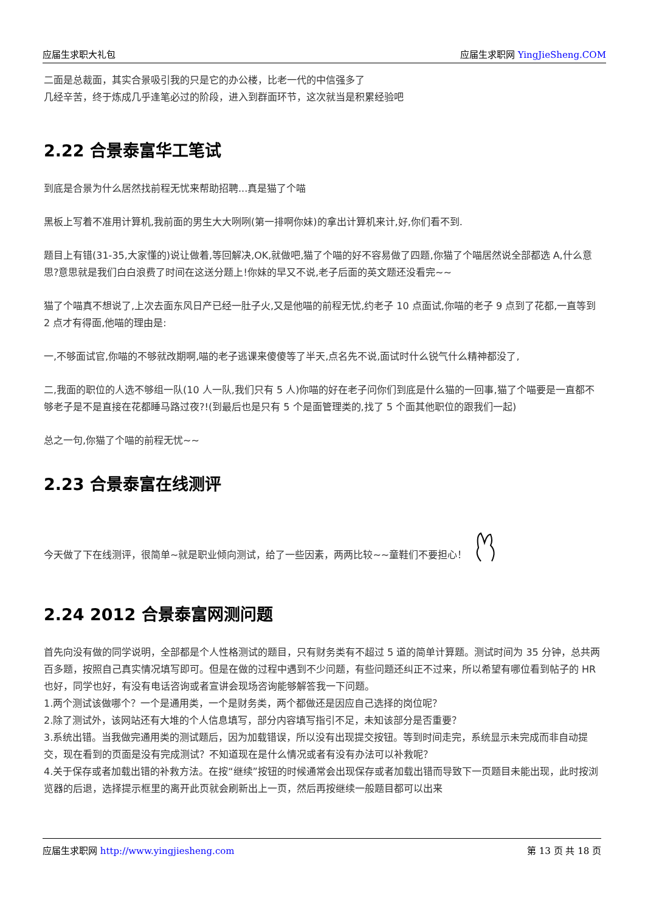应届生求职大礼包 应届生求职网 YingJieSheng.COM
二面是总裁面，其实合景吸引我的只是它的办公楼，比老一代的中信强多了
几经辛苦，终于炼成几乎逢笔必过的阶段，进入到群面环节，这次就当是积累经验吧
2.22 合景泰富华工笔试
到底是合景为什么居然找前程无忧来帮助招聘...真是猫了个喵
黑板上写着不准用计算机,我前面的男生大大咧咧(第一排啊你妹)的拿出计算机来计,好,你们看不到.
题目上有错(31-35,大家懂的)说让做着,等回解决,OK,就做吧,猫了个喵的好不容易做了四题,你猫了个喵居然说全部都选 A,什么意思?意思就是我们白白浪费了时间在这送分题上!你妹的早又不说,老子后面的英文题还没看完~~
猫了个喵真不想说了,上次去面东风日产已经一肚子火,又是他喵的前程无忧,约老子 10 点面试,你喵的老子 9 点到了花都,一直等到 2 点才有得面,他喵的理由是:
一,不够面试官,你喵的不够就改期啊,喵的老子逃课来傻傻等了半天,点名先不说,面试时什么锐气什么精神都没了,
二,我面的职位的人选不够组一队(10 人一队,我们只有 5 人)你喵的好在老子问你们到底是什么猫的一回事,猫了个喵要是一直都不够老子是不是直接在花都睡马路过夜?!(到最后也是只有 5 个是面管理类的,找了 5 个面其他职位的跟我们一起)
总之一句,你猫了个喵的前程无忧~~
2.23 合景泰富在线测评
今天做了下在线测评，很简单~就是职业倾向测试，给了一些因素，两两比较~~童鞋们不要担心！
2.24 2012 合景泰富网测问题
首先向没有做的同学说明，全部都是个人性格测试的题目，只有财务类有不超过 5 道的简单计算题。测试时间为 35 分钟，总共两百多题，按照自己真实情况填写即可。但是在做的过程中遇到不少问题，有些问题还纠正不过来，所以希望有哪位看到帖子的 HR 也好，同学也好，有没有电话咨询或者宣讲会现场咨询能够解答我一下问题。
1.两个测试该做哪个？一个是通用类，一个是财务类，两个都做还是因应自己选择的岗位呢？
2.除了测试外，该网站还有大堆的个人信息填写，部分内容填写指引不足，未知该部分是否重要？
3.系统出错。当我做完通用类的测试题后，因为加载错误，所以没有出现提交按钮。等到时间走完，系统显示未完成而非自动提交，现在看到的页面是没有完成测试？不知道现在是什么情况或者有没有办法可以补救呢？
4.关于保存或者加载出错的补救方法。在按“继续”按钮的时候通常会出现保存或者加载出错而导致下一页题目未能出现，此时按浏览器的后退，选择提示框里的离开此页就会刷新出上一页，然后再按继续一般题目都可以出来
应届生求职网 http://www.yingjiesheng.com 第 13 页 共 18 页